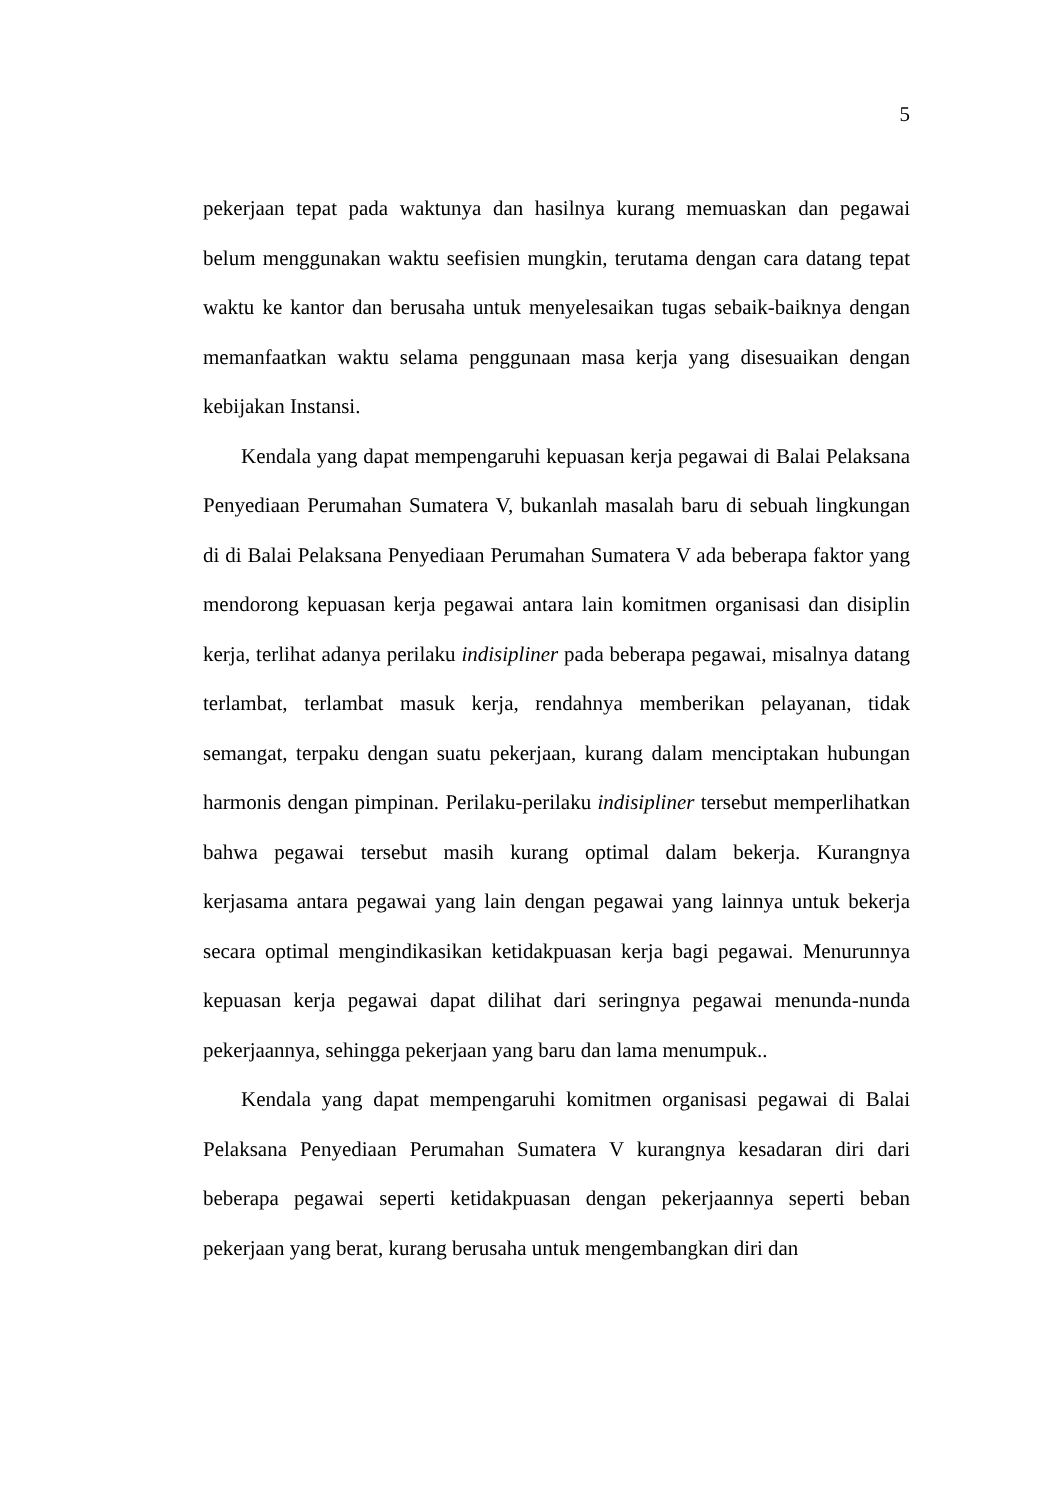5
pekerjaan tepat pada waktunya dan hasilnya kurang memuaskan dan pegawai belum menggunakan waktu seefisien mungkin, terutama dengan cara datang tepat waktu ke kantor dan berusaha untuk menyelesaikan tugas sebaik-baiknya dengan memanfaatkan waktu selama penggunaan masa kerja yang disesuaikan dengan kebijakan Instansi.
Kendala yang dapat mempengaruhi kepuasan kerja pegawai di Balai Pelaksana Penyediaan Perumahan Sumatera V, bukanlah masalah baru di sebuah lingkungan di di Balai Pelaksana Penyediaan Perumahan Sumatera V ada beberapa faktor yang mendorong kepuasan kerja pegawai antara lain komitmen organisasi dan disiplin kerja, terlihat adanya perilaku indisipliner pada beberapa pegawai, misalnya datang terlambat, terlambat masuk kerja, rendahnya memberikan pelayanan, tidak semangat, terpaku dengan suatu pekerjaan, kurang dalam menciptakan hubungan harmonis dengan pimpinan. Perilaku-perilaku indisipliner tersebut memperlihatkan bahwa pegawai tersebut masih kurang optimal dalam bekerja. Kurangnya kerjasama antara pegawai yang lain dengan pegawai yang lainnya untuk bekerja secara optimal mengindikasikan ketidakpuasan kerja bagi pegawai. Menurunnya kepuasan kerja pegawai dapat dilihat dari seringnya pegawai menunda-nunda pekerjaannya, sehingga pekerjaan yang baru dan lama menumpuk..
Kendala yang dapat mempengaruhi komitmen organisasi pegawai di Balai Pelaksana Penyediaan Perumahan Sumatera V kurangnya kesadaran diri dari beberapa pegawai seperti ketidakpuasan dengan pekerjaannya seperti beban pekerjaan yang berat, kurang berusaha untuk mengembangkan diri dan